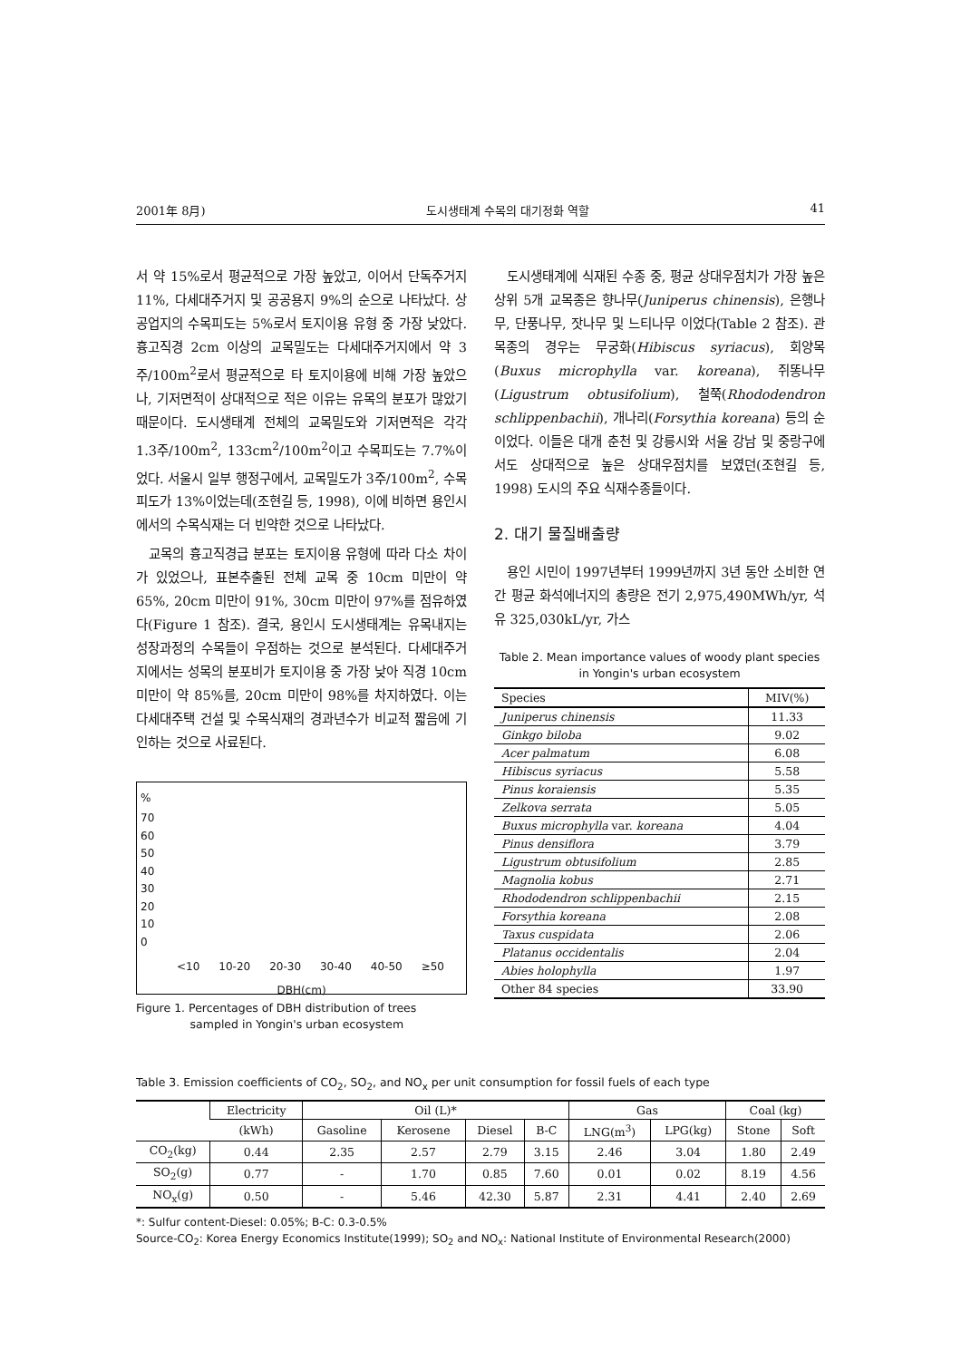2001年 8月) 도시생태계 수목의 대기정화 역할 41
서 약 15%로서 평균적으로 가장 높았고, 이어서 단독주거지 11%, 다세대주거지 및 공공용지 9%의 순으로 나타났다. 상공업지의 수목피도는 5%로서 토지이용 유형 중 가장 낮았다. 흉고직경 2cm 이상의 교목밀도는 다세대주거지에서 약 3주/100m<sup>2</sup>로서 평균적으로 타 토지이용에 비해 가장 높았으나, 기저면적이 상대적으로 적은 이유는 유목의 분포가 많았기 때문이다. 도시생태계 전체의 교목밀도와 기저면적은 각각 1.3주/100m<sup>2</sup>, 133cm<sup>2</sup>/100m<sup>2</sup>이고 수목피도는 7.7%이었다. 서울시 일부 행정구에서, 교목밀도가 3주/100m<sup>2</sup>, 수목피도가 13%이었는데(조현길 등, 1998), 이에 비하면 용인시에서의 수목식재는 더 빈약한 것으로 나타났다.
교목의 흉고직경급 분포는 토지이용 유형에 따라 다소 차이가 있었으나, 표본추출된 전체 교목 중 10cm 미만이 약 65%, 20cm 미만이 91%, 30cm 미만이 97%를 점유하였다(Figure 1 참조). 결국, 용인시 도시생태계는 유목내지는 성장과정의 수목들이 우점하는 것으로 분석된다. 다세대주거지에서는 성목의 분포비가 토지이용 중 가장 낮아 직경 10cm 미만이 약 85%를, 20cm 미만이 98%를 차지하였다. 이는 다세대주택 건설 및 수목식재의 경과년수가 비교적 짧음에 기인하는 것으로 사료된다.
%
70
60
50
40
30
20
10
0
<10 10-20 20-30 30-40 40-50 ≥50
DBH(cm)
Figure 1. Percentages of DBH distribution of trees
sampled in Yongin's urban ecosystem
도시생태계에 식재된 수종 중, 평균 상대우점치가 가장 높은 상위 5개 교목종은 향나무(Juniperus chinensis), 은행나무, 단풍나무, 잣나무 및 느티나무 이었다(Table 2 참조). 관목종의 경우는 무궁화(Hibiscus syriacus), 회양목(Buxus microphylla var. koreana), 쥐똥나무(Ligustrum obtusifolium), 철쭉(Rhododendron schlippenbachii), 개나리(Forsythia koreana) 등의 순이었다. 이들은 대개 춘천 및 강릉시와 서울 강남 및 중랑구에서도 상대적으로 높은 상대우점치를 보였던(조현길 등, 1998) 도시의 주요 식재수종들이다.
2. 대기 물질배출량
용인 시민이 1997년부터 1999년까지 3년 동안 소비한 연간 평균 화석에너지의 총량은 전기 2,975,490MWh/yr, 석유 325,030kL/yr, 가스
Table 2. Mean importance values of woody plant species in Yongin's urban ecosystem
| Species | MIV(%) |
| --- | --- |
| Juniperus chinensis | 11.33 |
| Ginkgo biloba | 9.02 |
| Acer palmatum | 6.08 |
| Hibiscus syriacus | 5.58 |
| Pinus koraiensis | 5.35 |
| Zelkova serrata | 5.05 |
| Buxus microphylla var. koreana | 4.04 |
| Pinus densiflora | 3.79 |
| Ligustrum obtusifolium | 2.85 |
| Magnolia kobus | 2.71 |
| Rhododendron schlippenbachii | 2.15 |
| Forsythia koreana | 2.08 |
| Taxus cuspidata | 2.06 |
| Platanus occidentalis | 2.04 |
| Abies holophylla | 1.97 |
| Other 84 species | 33.90 |
Table 3. Emission coefficients of CO<sub>2</sub>, SO<sub>2</sub>, and NO<sub>x</sub> per unit consumption for fossil fuels of each type
| | Electricity | Oil (L)* | | | | Gas | | Coal (kg) | |
| --- | --- | --- | --- | --- | --- | --- | --- | --- | --- |
| | (kWh) | Gasoline | Kerosene | Diesel | B-C | LNG(m<sup>3</sup>) | LPG(kg) | Stone | Soft |
| CO<sub>2</sub>(kg) | 0.44 | 2.35 | 2.57 | 2.79 | 3.15 | 2.46 | 3.04 | 1.80 | 2.49 |
| SO<sub>2</sub>(g) | 0.77 | - | 1.70 | 0.85 | 7.60 | 0.01 | 0.02 | 8.19 | 4.56 |
| NO<sub>x</sub>(g) | 0.50 | - | 5.46 | 42.30 | 5.87 | 2.31 | 4.41 | 2.40 | 2.69 |
*: Sulfur content-Diesel: 0.05%; B-C: 0.3-0.5%
Source-CO<sub>2</sub>: Korea Energy Economics Institute(1999); SO<sub>2</sub> and NO<sub>x</sub>: National Institute of Environmental Research(2000)